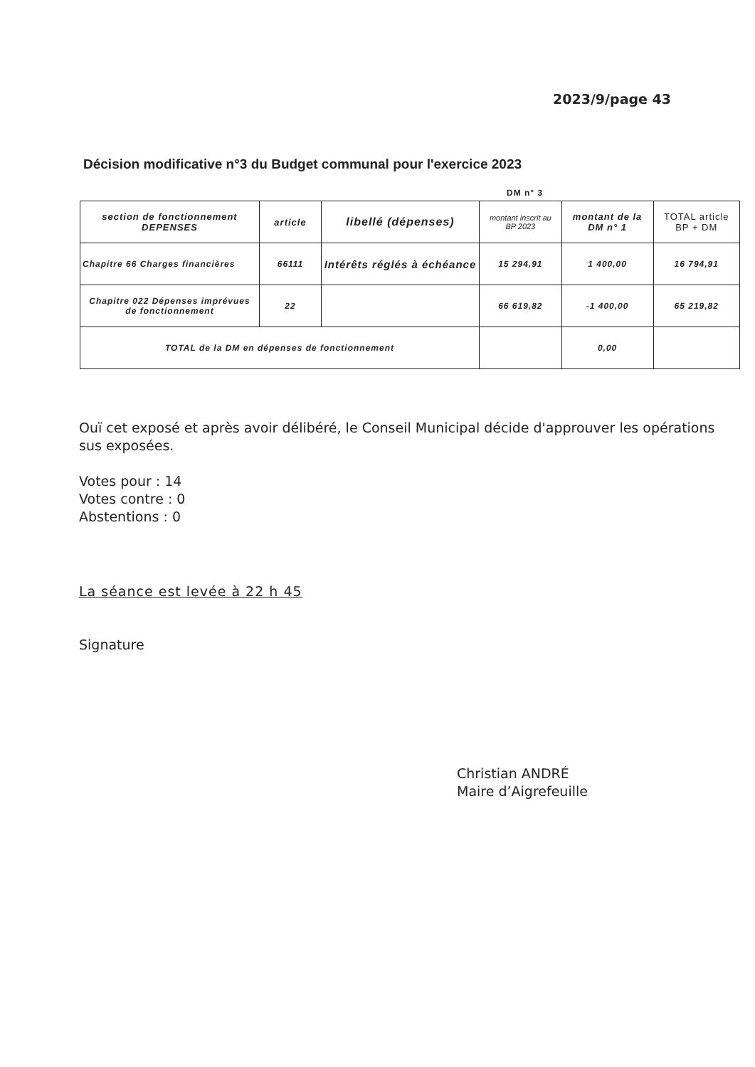2023/9/page 43
Décision modificative n°3 du Budget communal pour l'exercice 2023
DM n° 3
| section de fonctionnement DEPENSES | article | libellé (dépenses) | montant inscrit au BP 2023 | montant de la DM n° 1 | TOTAL article BP + DM |
| --- | --- | --- | --- | --- | --- |
| Chapitre 66 Charges financières | 66111 | Intérêts réglés à échéance | 15 294,91 | 1 400,00 | 16 794,91 |
| Chapitre 022 Dépenses imprévues de fonctionnement | 22 | | 66 619,82 | -1 400,00 | 65 219,82 |
| TOTAL de la DM en dépenses de fonctionnement | | | | 0,00 | |
Ouï cet exposé et après avoir délibéré, le Conseil Municipal décide d'approuver les opérations sus exposées.
Votes pour : 14
Votes contre : 0
Abstentions : 0
La séance est levée à 22 h 45
Signature
Christian ANDRÉ
Maire d’Aigrefeuille